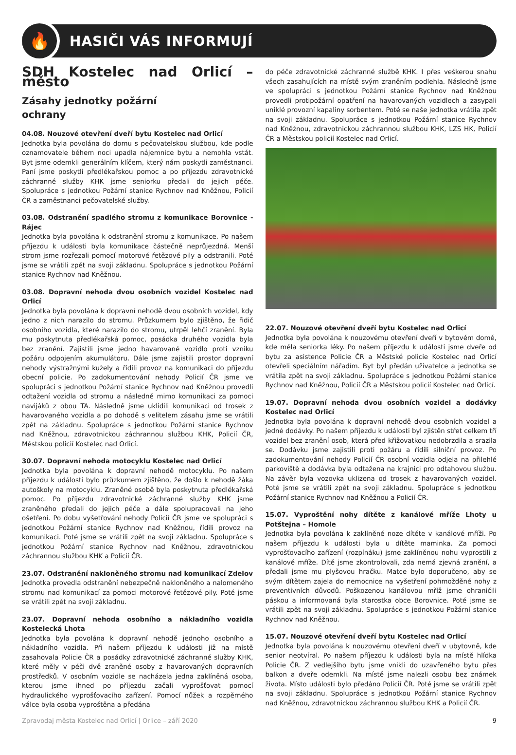🔥
HASIČI VÁS INFORMUJÍ
SDH Kostelec nad Orlicí – město
Zásahy jednotky požární
ochrany
04.08. Nouzové otevření dveří bytu Kostelec nad Orlicí
Jednotka byla povolána do domu s pečovatelskou službou, kde podle oznamovatele během noci upadla nájemnice bytu a nemohla vstát. Byt jsme odemkli generálním klíčem, který nám poskytli zaměstnanci. Paní jsme poskytli předlékařskou pomoc a po příjezdu zdravotnické záchranné služby KHK jsme seniorku předali do jejich péče. Spolupráce s jednotkou Požární stanice Rychnov nad Kněžnou, Policií ČR a zaměstnanci pečovatelské služby.
03.08. Odstranění spadlého stromu z komunikace Borovnice - Rájec
Jednotka byla povolána k odstranění stromu z komunikace. Po našem příjezdu k události byla komunikace částečně neprůjezdná. Menší strom jsme rozřezali pomocí motorové řetězové pily a odstranili. Poté jsme se vrátili zpět na svoji základnu. Spolupráce s jednotkou Požární stanice Rychnov nad Kněžnou.
03.08. Dopravní nehoda dvou osobních vozidel Kostelec nad Orlicí
Jednotka byla povolána k dopravní nehodě dvou osobních vozidel, kdy jedno z nich narazilo do stromu. Průzkumem bylo zjištěno, že řidič osobního vozidla, které narazilo do stromu, utrpěl lehčí zranění. Byla mu poskytnuta předlékařská pomoc, posádka druhého vozidla byla bez zranění. Zajistili jsme jedno havarované vozidlo proti vzniku požáru odpojením akumulátoru. Dále jsme zajistili prostor dopravní nehody výstražnými kužely a řídili provoz na komunikaci do příjezdu obecní policie. Po zadokumentování nehody Policií ČR jsme ve spolupráci s jednotkou Požární stanice Rychnov nad Kněžnou provedli odtažení vozidla od stromu a následně mimo komunikaci za pomoci navijáků z obou TA. Následně jsme uklidili komunikaci od trosek z havarovaného vozidla a po dohodě s velitelem zásahu jsme se vrátili zpět na základnu. Spolupráce s jednotkou Požární stanice Rychnov nad Kněžnou, zdravotnickou záchrannou službou KHK, Policií ČR, Městskou policií Kostelec nad Orlicí.
30.07. Dopravní nehoda motocyklu Kostelec nad Orlicí
Jednotka byla povolána k dopravní nehodě motocyklu. Po našem příjezdu k události bylo průzkumem zjištěno, že došlo k nehodě žáka autoškoly na motocyklu. Zraněné osobě byla poskytnuta předlékařská pomoc. Po příjezdu zdravotnické záchranné služby KHK jsme zraněného předali do jejich péče a dále spolupracovali na jeho ošetření. Po dobu vyšetřování nehody Policií ČR jsme ve spolupráci s jednotkou Požární stanice Rychnov nad Kněžnou, řídili provoz na komunikaci. Poté jsme se vrátili zpět na svoji základnu. Spolupráce s jednotkou Požární stanice Rychnov nad Kněžnou, zdravotnickou záchrannou službou KHK a Policií ČR.
23.07. Odstranění nakloněného stromu nad komunikací Zdelov
Jednotka provedla odstranění nebezpečně nakloněného a nalomeného stromu nad komunikací za pomoci motorové řetězové pily. Poté jsme se vrátili zpět na svoji základnu.
23.07. Dopravní nehoda osobního a nákladního vozidla Kostelecká Lhota
Jednotka byla povolána k dopravní nehodě jednoho osobního a nákladního vozidla. Při našem příjezdu k události již na místě zasahovala Policie ČR a posádky zdravotnické záchranné služby KHK, které měly v péči dvě zraněné osoby z havarovaných dopravních prostředků. V osobním vozidle se nacházela jedna zaklíněná osoba, kterou jsme ihned po příjezdu začali vyprošťovat pomocí hydraulického vyprošťovacího zařízení. Pomocí nůžek a rozpěrného válce byla osoba vyproštěna a předána
do péče zdravotnické záchranné službě KHK. I přes veškerou snahu všech zasahujících na místě svým zraněním podlehla. Následně jsme ve spolupráci s jednotkou Požární stanice Rychnov nad Kněžnou provedli protipožární opatření na havarovaných vozidlech a zasypali uniklé provozní kapaliny sorbentem. Poté se naše jednotka vrátila zpět na svoji základnu. Spolupráce s jednotkou Požární stanice Rychnov nad Kněžnou, zdravotnickou záchrannou službou KHK, LZS HK, Policií ČR a Městskou policií Kostelec nad Orlicí.
22.07. Nouzové otevření dveří bytu Kostelec nad Orlicí
Jednotka byla povolána k nouzovému otevření dveří v bytovém domě, kde měla seniorka léky. Po našem příjezdu k události jsme dveře od bytu za asistence Policie ČR a Městské policie Kostelec nad Orlicí otevřeli speciálním nářadím. Byt byl předán uživatelce a jednotka se vrátila zpět na svoji základnu. Spolupráce s jednotkou Požární stanice Rychnov nad Kněžnou, Policií ČR a Městskou policií Kostelec nad Orlicí.
19.07. Dopravní nehoda dvou osobních vozidel a dodávky Kostelec nad Orlicí
Jednotka byla povolána k dopravní nehodě dvou osobních vozidel a jedné dodávky. Po našem příjezdu k události byl zjištěn střet celkem tří vozidel bez zranění osob, která před křižovatkou nedobrzdila a srazila se. Dodávku jsme zajistili proti požáru a řídili silniční provoz. Po zadokumentování nehody Policií ČR osobní vozidla odjela na přilehlé parkoviště a dodávka byla odtažena na krajnici pro odtahovou službu. Na závěr byla vozovka uklizena od trosek z havarovaných vozidel. Poté jsme se vrátili zpět na svoji základnu. Spolupráce s jednotkou Požární stanice Rychnov nad Kněžnou a Policií ČR.
15.07. Vyproštění nohy dítěte z kanálové mříže Lhoty u Potštejna – Homole
Jednotka byla povolána k zaklíněné noze dítěte v kanálové mříži. Po našem příjezdu k události byla u dítěte maminka. Za pomoci vyprošťovacího zařízení (rozpínáku) jsme zaklíněnou nohu vyprostili z kanálové mříže. Dítě jsme zkontrolovali, zda nemá zjevná zranění, a předali jsme mu plyšovou hračku. Matce bylo doporučeno, aby se svým dítětem zajela do nemocnice na vyšetření pohmožděné nohy z preventivních důvodů. Poškozenou kanálovou mříž jsme ohraničili páskou a informovaná byla starostka obce Borovnice. Poté jsme se vrátili zpět na svoji základnu. Spolupráce s jednotkou Požární stanice Rychnov nad Kněžnou.
15.07. Nouzové otevření dveří bytu Kostelec nad Orlicí
Jednotka byla povolána k nouzovému otevření dveří v ubytovně, kde senior neotvíral. Po našem příjezdu k události byla na místě hlídka Policie ČR. Z vedlejšího bytu jsme vnikli do uzavřeného bytu přes balkon a dveře odemkli. Na místě jsme nalezli osobu bez známek života. Místo události bylo předáno Policií ČR. Poté jsme se vrátili zpět na svoji základnu. Spolupráce s jednotkou Požární stanice Rychnov nad Kněžnou, zdravotnickou záchrannou službou KHK a Policií ČR.
Zpravodaj města Kostelec nad Orlicí | Orlice – září 2020 9